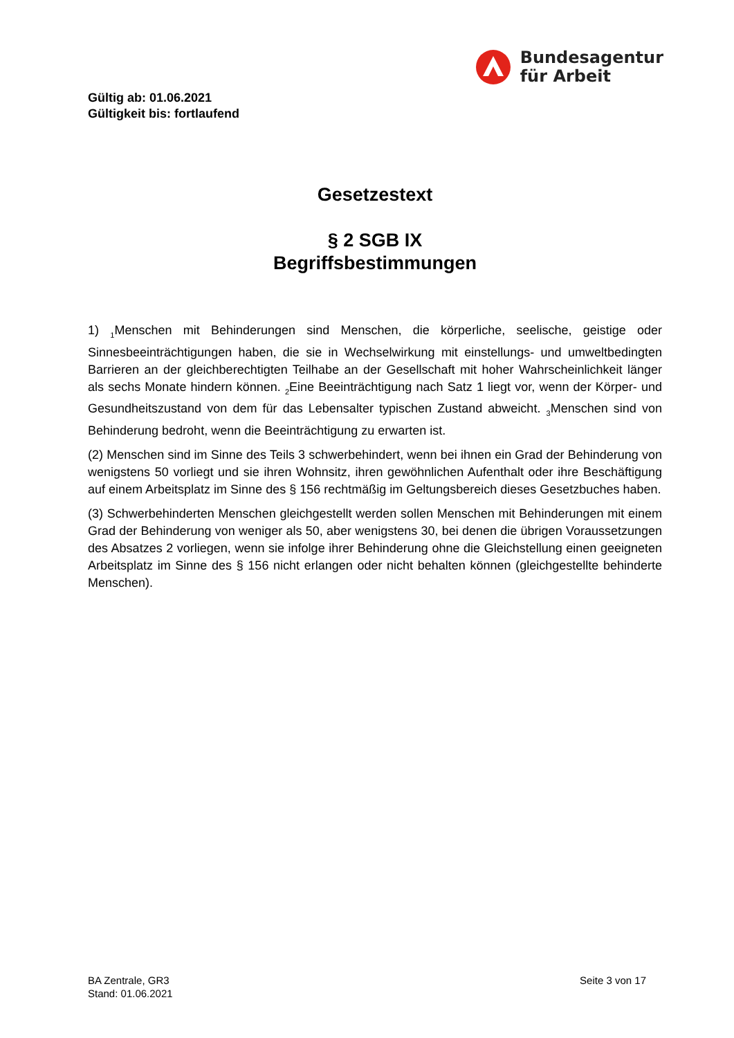Bundesagentur
für Arbeit
Gültig ab: 01.06.2021
Gültigkeit bis: fortlaufend
Gesetzestext
§ 2 SGB IX
Begriffsbestimmungen
1) <sub>1</sub>Menschen mit Behinderungen sind Menschen, die körperliche, seelische, geistige oder Sinnesbeeinträchtigungen haben, die sie in Wechselwirkung mit einstellungs- und umweltbedingten Barrieren an der gleichberechtigten Teilhabe an der Gesellschaft mit hoher Wahrscheinlichkeit länger als sechs Monate hindern können. <sub>2</sub>Eine Beeinträchtigung nach Satz 1 liegt vor, wenn der Körper- und Gesundheitszustand von dem für das Lebensalter typischen Zustand abweicht. <sub>3</sub>Menschen sind von Behinderung bedroht, wenn die Beeinträchtigung zu erwarten ist.
(2) Menschen sind im Sinne des Teils 3 schwerbehindert, wenn bei ihnen ein Grad der Behinderung von wenigstens 50 vorliegt und sie ihren Wohnsitz, ihren gewöhnlichen Aufenthalt oder ihre Beschäftigung auf einem Arbeitsplatz im Sinne des § 156 rechtmäßig im Geltungsbereich dieses Gesetzbuches haben.
(3) Schwerbehinderten Menschen gleichgestellt werden sollen Menschen mit Behinderungen mit einem Grad der Behinderung von weniger als 50, aber wenigstens 30, bei denen die übrigen Voraussetzungen des Absatzes 2 vorliegen, wenn sie infolge ihrer Behinderung ohne die Gleichstellung einen geeigneten Arbeitsplatz im Sinne des § 156 nicht erlangen oder nicht behalten können (gleichgestellte behinderte Menschen).
BA Zentrale, GR3
Stand: 01.06.2021
Seite 3 von 17